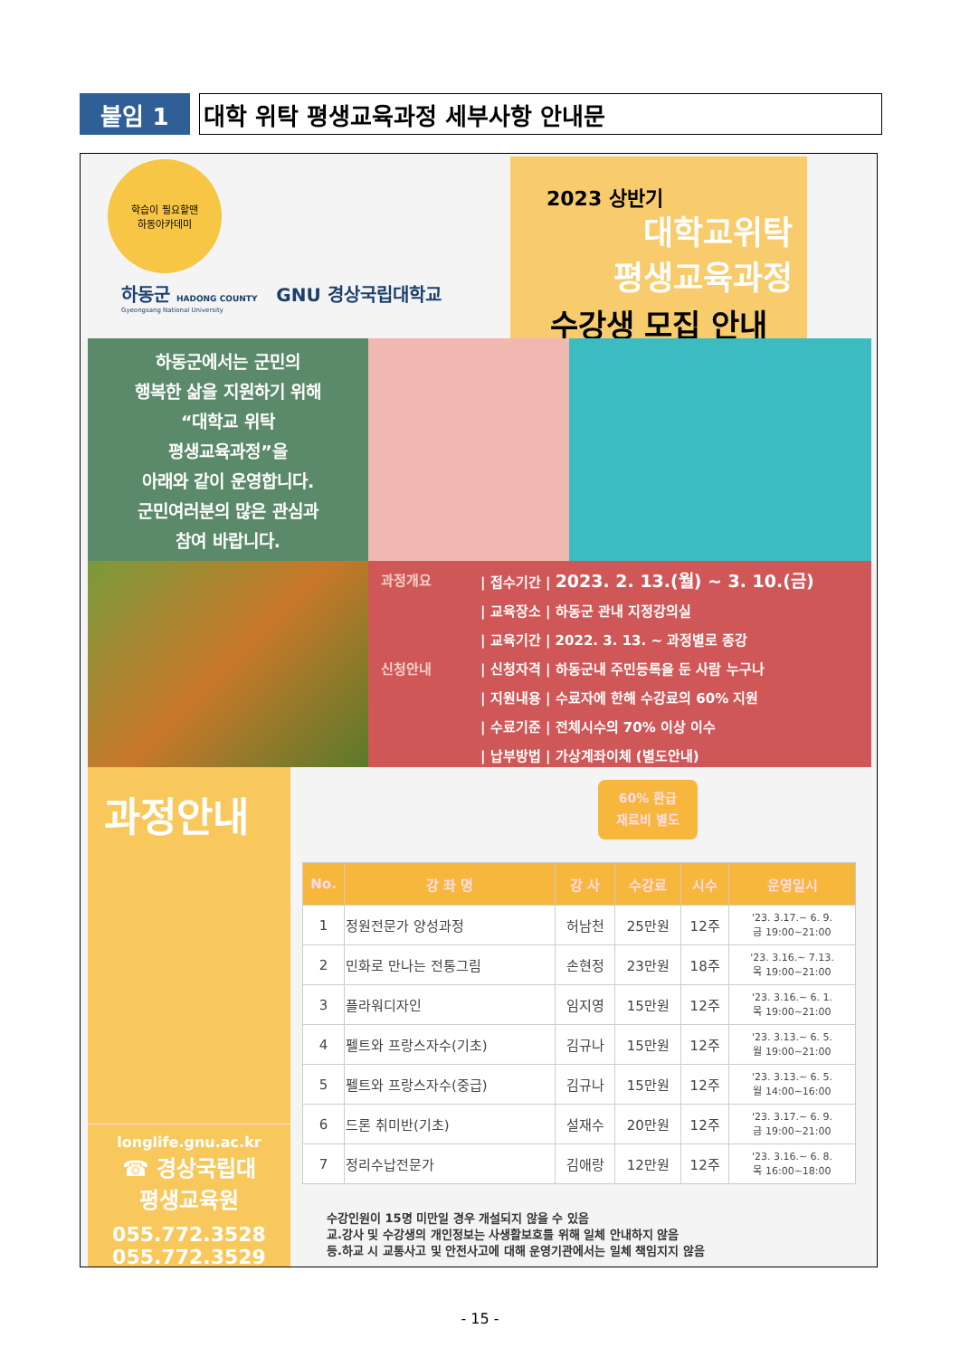붙임 1 대학 위탁 평생교육과정 세부사항 안내문
학습이 필요할땐
하동아카데미
하동군 HADONG COUNTY GNU 경상국립대학교
Gyeongsang National University
2023 상반기
대학교위탁
평생교육과정
수강생 모집 안내
하동군에서는 군민의
행복한 삶을 지원하기 위해
“대학교 위탁
평생교육과정”을
아래와 같이 운영합니다.
군민여러분의 많은 관심과
참여 바랍니다.
과정개요 | 접수기간 | 2023. 2. 13.(월) ~ 3. 10.(금)
| 교육장소 | 하동군 관내 지정강의실
| 교육기간 | 2022. 3. 13. ~ 과정별로 종강
신청안내 | 신청자격 | 하동군내 주민등록을 둔 사람 누구나
| 지원내용 | 수료자에 한해 수강료의 60% 지원
| 수료기준 | 전체시수의 70% 이상 이수
| 납부방법 | 가상계좌이체 (별도안내)
과정안내
longlife.gnu.ac.kr
☎ 경상국립대
평생교육원
055.772.3528
055.772.3529
60% 환급
재료비 별도
| No. | 강 좌 명 | 강 사 | 수강료 | 시수 | 운영일시 |
| --- | --- | --- | --- | --- | --- |
| 1 | 정원전문가 양성과정 | 허남천 | 25만원 | 12주 | '23. 3.17.~ 6. 9. 금 19:00~21:00 |
| 2 | 민화로 만나는 전통그림 | 손현정 | 23만원 | 18주 | '23. 3.16.~ 7.13. 목 19:00~21:00 |
| 3 | 플라워디자인 | 임지영 | 15만원 | 12주 | '23. 3.16.~ 6. 1. 목 19:00~21:00 |
| 4 | 펠트와 프랑스자수(기초) | 김규나 | 15만원 | 12주 | '23. 3.13.~ 6. 5. 월 19:00~21:00 |
| 5 | 펠트와 프랑스자수(중급) | 김규나 | 15만원 | 12주 | '23. 3.13.~ 6. 5. 월 14:00~16:00 |
| 6 | 드론 취미반(기초) | 설재수 | 20만원 | 12주 | '23. 3.17.~ 6. 9. 금 19:00~21:00 |
| 7 | 정리수납전문가 | 김애랑 | 12만원 | 12주 | '23. 3.16.~ 6. 8. 목 16:00~18:00 |
수강인원이 15명 미만일 경우 개설되지 않을 수 있음
교.강사 및 수강생의 개인정보는 사생활보호를 위해 일체 안내하지 않음
등.하교 시 교통사고 및 안전사고에 대해 운영기관에서는 일체 책임지지 않음
- 15 -